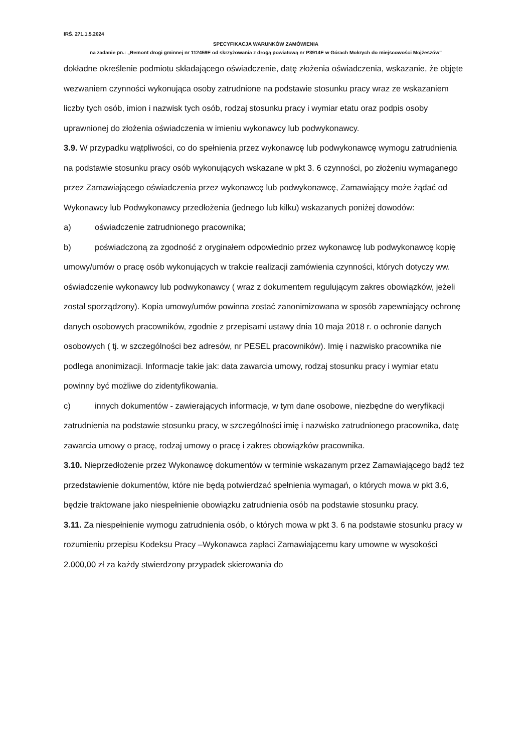IRŚ. 271.1.5.2024
SPECYFIKACJA WARUNKÓW ZAMÓWIENIA
na zadanie pn.: „Remont drogi gminnej nr 112459E od skrzyżowania z drogą powiatową nr P3914E w Górach Mokrych do miejscowości Mojżeszów”
dokładne określenie podmiotu składającego oświadczenie, datę złożenia oświadczenia, wskazanie, że objęte wezwaniem czynności wykonująca osoby zatrudnione na podstawie stosunku pracy wraz ze wskazaniem liczby tych osób, imion i nazwisk tych osób, rodzaj stosunku pracy i wymiar etatu oraz podpis osoby uprawnionej do złożenia oświadczenia w imieniu wykonawcy lub podwykonawcy.
3.9. W przypadku wątpliwości, co do spełnienia przez wykonawcę lub podwykonawcę wymogu zatrudnienia na podstawie stosunku pracy osób wykonujących wskazane w pkt 3. 6 czynności, po złożeniu wymaganego przez Zamawiającego oświadczenia przez wykonawcę lub podwykonawcę, Zamawiający może żądać od Wykonawcy lub Podwykonawcy przedłożenia (jednego lub kilku) wskazanych poniżej dowodów:
a) oświadczenie zatrudnionego pracownika;
b) poświadczoną za zgodność z oryginałem odpowiednio przez wykonawcę lub podwykonawcę kopię umowy/umów o pracę osób wykonujących w trakcie realizacji zamówienia czynności, których dotyczy ww. oświadczenie wykonawcy lub podwykonawcy ( wraz z dokumentem regulującym zakres obowiązków, jeżeli został sporządzony). Kopia umowy/umów powinna zostać zanonimizowana w sposób zapewniający ochronę danych osobowych pracowników, zgodnie z przepisami ustawy dnia 10 maja 2018 r. o ochronie danych osobowych ( tj. w szczególności bez adresów, nr PESEL pracowników). Imię i nazwisko pracownika nie podlega anonimizacji. Informacje takie jak: data zawarcia umowy, rodzaj stosunku pracy i wymiar etatu powinny być możliwe do zidentyfikowania.
c) innych dokumentów - zawierających informacje, w tym dane osobowe, niezbędne do weryfikacji zatrudnienia na podstawie stosunku pracy, w szczególności imię i nazwisko zatrudnionego pracownika, datę zawarcia umowy o pracę, rodzaj umowy o pracę i zakres obowiązków pracownika.
3.10. Nieprzedłożenie przez Wykonawcę dokumentów w terminie wskazanym przez Zamawiającego bądź też przedstawienie dokumentów, które nie będą potwierdzać spełnienia wymagań, o których mowa w pkt 3.6, będzie traktowane jako niespełnienie obowiązku zatrudnienia osób na podstawie stosunku pracy.
3.11. Za niespełnienie wymogu zatrudnienia osób, o których mowa w pkt 3. 6 na podstawie stosunku pracy w rozumieniu przepisu Kodeksu Pracy –Wykonawca zapłaci Zamawiającemu kary umowne w wysokości 2.000,00 zł za każdy stwierdzony przypadek skierowania do